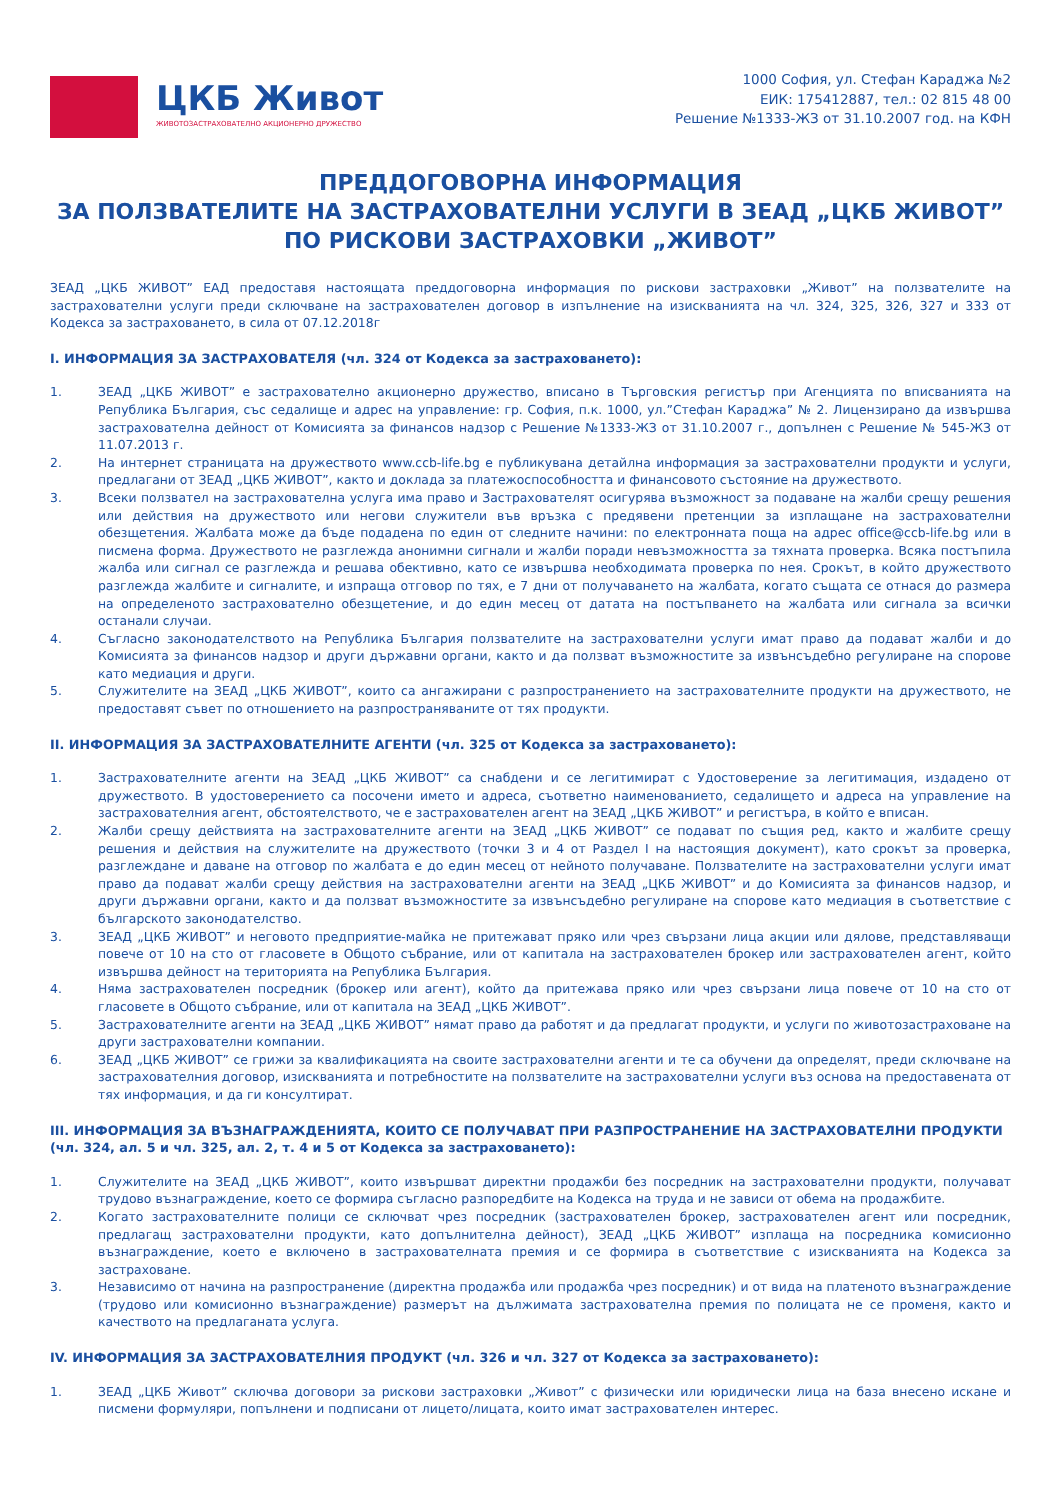ЦКБ Живот
ЖИВОТОЗАСТРАХОВАТЕЛНО АКЦИОНЕРНО ДРУЖЕСТВО
1000 София, ул. Стефан Караджа №2
ЕИК: 175412887, тел.: 02 815 48 00
Решение №1333-ЖЗ от 31.10.2007 год. на КФН
ПРЕДДОГОВОРНА ИНФОРМАЦИЯ
ЗА ПОЛЗВАТЕЛИТЕ НА ЗАСТРАХОВАТЕЛНИ УСЛУГИ В ЗЕАД „ЦКБ ЖИВОТ”
ПО РИСКОВИ ЗАСТРАХОВКИ „ЖИВОТ”
ЗЕАД „ЦКБ ЖИВОТ” ЕАД предоставя настоящата преддоговорна информация по рискови застраховки „Живот” на ползвателите на застрахователни услуги преди сключване на застрахователен договор в изпълнение на изискванията на чл. 324, 325, 326, 327 и 333 от Кодекса за застраховането, в сила от 07.12.2018г
I. ИНФОРМАЦИЯ ЗА ЗАСТРАХОВАТЕЛЯ (чл. 324 от Кодекса за застраховането):
1. ЗЕАД „ЦКБ ЖИВОТ” е застрахователно акционерно дружество, вписано в Търговския регистър при Агенцията по вписванията на Република България, със седалище и адрес на управление: гр. София, п.к. 1000, ул.”Стефан Караджа” № 2. Лицензирано да извършва застрахователна дейност от Комисията за финансов надзор с Решение №1333-ЖЗ от 31.10.2007 г., допълнен с Решение № 545-ЖЗ от 11.07.2013 г.
2. На интернет страницата на дружеството www.ccb-life.bg е публикувана детайлна информация за застрахователни продукти и услуги, предлагани от ЗЕАД „ЦКБ ЖИВОТ”, както и доклада за платежоспособността и финансовото състояние на дружеството.
3. Всеки ползвател на застрахователна услуга има право и Застрахователят осигурява възможност за подаване на жалби срещу решения или действия на дружеството или негови служители във връзка с предявени претенции за изплащане на застрахователни обезщетения. Жалбата може да бъде подадена по един от следните начини: по електронната поща на адрес office@ccb-life.bg или в писмена форма. Дружеството не разглежда анонимни сигнали и жалби поради невъзможността за тяхната проверка. Всяка постъпила жалба или сигнал се разглежда и решава обективно, като се извършва необходимата проверка по нея. Срокът, в който дружеството разглежда жалбите и сигналите, и изпраща отговор по тях, е 7 дни от получаването на жалбата, когато същата се отнася до размера на определеното застрахователно обезщетение, и до един месец от датата на постъпването на жалбата или сигнала за всички останали случаи.
4. Съгласно законодателството на Република България ползвателите на застрахователни услуги имат право да подават жалби и до Комисията за финансов надзор и други държавни органи, както и да ползват възможностите за извънсъдебно регулиране на спорове като медиация и други.
5. Служителите на ЗЕАД „ЦКБ ЖИВОТ”, които са ангажирани с разпространението на застрахователните продукти на дружеството, не предоставят съвет по отношението на разпространяваните от тях продукти.
II. ИНФОРМАЦИЯ ЗА ЗАСТРАХОВАТЕЛНИТЕ АГЕНТИ (чл. 325 от Кодекса за застраховането):
1. Застрахователните агенти на ЗЕАД „ЦКБ ЖИВОТ” са снабдени и се легитимират с Удостоверение за легитимация, издадено от дружеството. В удостоверението са посочени името и адреса, съответно наименованието, седалището и адреса на управление на застрахователния агент, обстоятелството, че е застрахователен агент на ЗЕАД „ЦКБ ЖИВОТ” и регистъра, в който е вписан.
2. Жалби срещу действията на застрахователните агенти на ЗЕАД „ЦКБ ЖИВОТ” се подават по същия ред, както и жалбите срещу решения и действия на служителите на дружеството (точки 3 и 4 от Раздел I на настоящия документ), като срокът за проверка, разглеждане и даване на отговор по жалбата е до един месец от нейното получаване. Ползвателите на застрахователни услуги имат право да подават жалби срещу действия на застрахователни агенти на ЗЕАД „ЦКБ ЖИВОТ” и до Комисията за финансов надзор, и други държавни органи, както и да ползват възможностите за извънсъдебно регулиране на спорове като медиация в съответствие с българското законодателство.
3. ЗЕАД „ЦКБ ЖИВОТ” и неговото предприятие-майка не притежават пряко или чрез свързани лица акции или дялове, представляващи повече от 10 на сто от гласовете в Общото събрание, или от капитала на застрахователен брокер или застрахователен агент, който извършва дейност на територията на Република България.
4. Няма застрахователен посредник (брокер или агент), който да притежава пряко или чрез свързани лица повече от 10 на сто от гласовете в Общото събрание, или от капитала на ЗЕАД „ЦКБ ЖИВОТ”.
5. Застрахователните агенти на ЗЕАД „ЦКБ ЖИВОТ” нямат право да работят и да предлагат продукти, и услуги по животозастраховане на други застрахователни компании.
6. ЗЕАД „ЦКБ ЖИВОТ” се грижи за квалификацията на своите застрахователни агенти и те са обучени да определят, преди сключване на застрахователния договор, изискванията и потребностите на ползвателите на застрахователни услуги въз основа на предоставената от тях информация, и да ги консултират.
III. ИНФОРМАЦИЯ ЗА ВЪЗНАГРАЖДЕНИЯТА, КОИТО СЕ ПОЛУЧАВАТ ПРИ РАЗПРОСТРАНЕНИЕ НА ЗАСТРАХОВАТЕЛНИ ПРОДУКТИ (чл. 324, ал. 5 и чл. 325, ал. 2, т. 4 и 5 от Кодекса за застраховането):
1. Служителите на ЗЕАД „ЦКБ ЖИВОТ”, които извършват директни продажби без посредник на застрахователни продукти, получават трудово възнаграждение, което се формира съгласно разпоредбите на Кодекса на труда и не зависи от обема на продажбите.
2. Когато застрахователните полици се сключват чрез посредник (застрахователен брокер, застрахователен агент или посредник, предлагащ застрахователни продукти, като допълнителна дейност), ЗЕАД „ЦКБ ЖИВОТ” изплаща на посредника комисионно възнаграждение, което е включено в застрахователната премия и се формира в съответствие с изискванията на Кодекса за застраховане.
3. Независимо от начина на разпространение (директна продажба или продажба чрез посредник) и от вида на платеното възнаграждение (трудово или комисионно възнаграждение) размерът на дължимата застрахователна премия по полицата не се променя, както и качеството на предлаганата услуга.
IV. ИНФОРМАЦИЯ ЗА ЗАСТРАХОВАТЕЛНИЯ ПРОДУКТ (чл. 326 и чл. 327 от Кодекса за застраховането):
1. ЗЕАД „ЦКБ Живот” сключва договори за рискови застраховки „Живот” с физически или юридически лица на база внесено искане и писмени формуляри, попълнени и подписани от лицето/лицата, които имат застрахователен интерес.